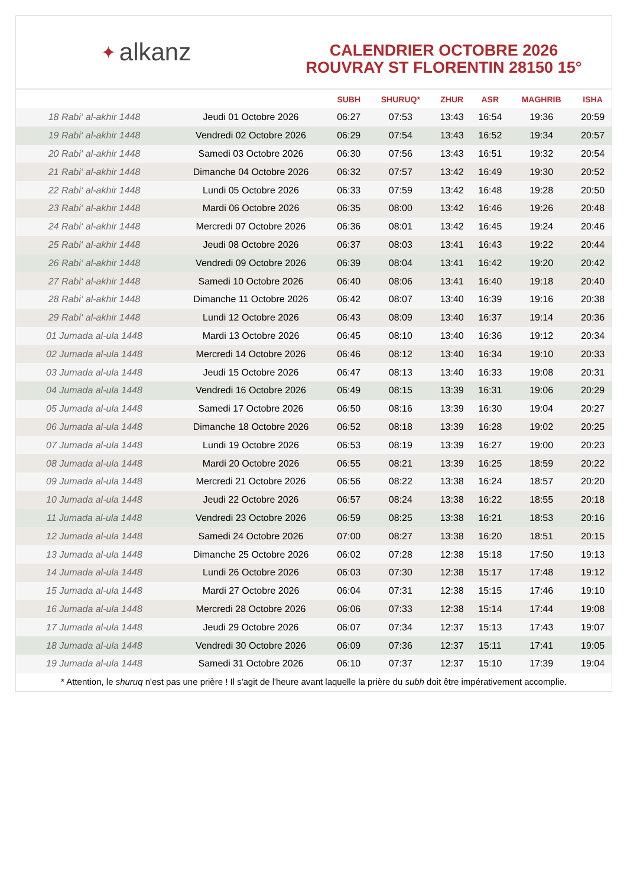✦ alkanz
CALENDRIER OCTOBRE 2026
ROUVRAY ST FLORENTIN 28150 15°
| | | SUBH | SHURUQ* | ZHUR | ASR | MAGHRIB | ISHA |
| --- | --- | --- | --- | --- | --- | --- | --- |
| 18 Rabi‘ al-akhir 1448 | Jeudi 01 Octobre 2026 | 06:27 | 07:53 | 13:43 | 16:54 | 19:36 | 20:59 |
| 19 Rabi‘ al-akhir 1448 | Vendredi 02 Octobre 2026 | 06:29 | 07:54 | 13:43 | 16:52 | 19:34 | 20:57 |
| 20 Rabi‘ al-akhir 1448 | Samedi 03 Octobre 2026 | 06:30 | 07:56 | 13:43 | 16:51 | 19:32 | 20:54 |
| 21 Rabi‘ al-akhir 1448 | Dimanche 04 Octobre 2026 | 06:32 | 07:57 | 13:42 | 16:49 | 19:30 | 20:52 |
| 22 Rabi‘ al-akhir 1448 | Lundi 05 Octobre 2026 | 06:33 | 07:59 | 13:42 | 16:48 | 19:28 | 20:50 |
| 23 Rabi‘ al-akhir 1448 | Mardi 06 Octobre 2026 | 06:35 | 08:00 | 13:42 | 16:46 | 19:26 | 20:48 |
| 24 Rabi‘ al-akhir 1448 | Mercredi 07 Octobre 2026 | 06:36 | 08:01 | 13:42 | 16:45 | 19:24 | 20:46 |
| 25 Rabi‘ al-akhir 1448 | Jeudi 08 Octobre 2026 | 06:37 | 08:03 | 13:41 | 16:43 | 19:22 | 20:44 |
| 26 Rabi‘ al-akhir 1448 | Vendredi 09 Octobre 2026 | 06:39 | 08:04 | 13:41 | 16:42 | 19:20 | 20:42 |
| 27 Rabi‘ al-akhir 1448 | Samedi 10 Octobre 2026 | 06:40 | 08:06 | 13:41 | 16:40 | 19:18 | 20:40 |
| 28 Rabi‘ al-akhir 1448 | Dimanche 11 Octobre 2026 | 06:42 | 08:07 | 13:40 | 16:39 | 19:16 | 20:38 |
| 29 Rabi‘ al-akhir 1448 | Lundi 12 Octobre 2026 | 06:43 | 08:09 | 13:40 | 16:37 | 19:14 | 20:36 |
| 01 Jumada al-ula 1448 | Mardi 13 Octobre 2026 | 06:45 | 08:10 | 13:40 | 16:36 | 19:12 | 20:34 |
| 02 Jumada al-ula 1448 | Mercredi 14 Octobre 2026 | 06:46 | 08:12 | 13:40 | 16:34 | 19:10 | 20:33 |
| 03 Jumada al-ula 1448 | Jeudi 15 Octobre 2026 | 06:47 | 08:13 | 13:40 | 16:33 | 19:08 | 20:31 |
| 04 Jumada al-ula 1448 | Vendredi 16 Octobre 2026 | 06:49 | 08:15 | 13:39 | 16:31 | 19:06 | 20:29 |
| 05 Jumada al-ula 1448 | Samedi 17 Octobre 2026 | 06:50 | 08:16 | 13:39 | 16:30 | 19:04 | 20:27 |
| 06 Jumada al-ula 1448 | Dimanche 18 Octobre 2026 | 06:52 | 08:18 | 13:39 | 16:28 | 19:02 | 20:25 |
| 07 Jumada al-ula 1448 | Lundi 19 Octobre 2026 | 06:53 | 08:19 | 13:39 | 16:27 | 19:00 | 20:23 |
| 08 Jumada al-ula 1448 | Mardi 20 Octobre 2026 | 06:55 | 08:21 | 13:39 | 16:25 | 18:59 | 20:22 |
| 09 Jumada al-ula 1448 | Mercredi 21 Octobre 2026 | 06:56 | 08:22 | 13:38 | 16:24 | 18:57 | 20:20 |
| 10 Jumada al-ula 1448 | Jeudi 22 Octobre 2026 | 06:57 | 08:24 | 13:38 | 16:22 | 18:55 | 20:18 |
| 11 Jumada al-ula 1448 | Vendredi 23 Octobre 2026 | 06:59 | 08:25 | 13:38 | 16:21 | 18:53 | 20:16 |
| 12 Jumada al-ula 1448 | Samedi 24 Octobre 2026 | 07:00 | 08:27 | 13:38 | 16:20 | 18:51 | 20:15 |
| 13 Jumada al-ula 1448 | Dimanche 25 Octobre 2026 | 06:02 | 07:28 | 12:38 | 15:18 | 17:50 | 19:13 |
| 14 Jumada al-ula 1448 | Lundi 26 Octobre 2026 | 06:03 | 07:30 | 12:38 | 15:17 | 17:48 | 19:12 |
| 15 Jumada al-ula 1448 | Mardi 27 Octobre 2026 | 06:04 | 07:31 | 12:38 | 15:15 | 17:46 | 19:10 |
| 16 Jumada al-ula 1448 | Mercredi 28 Octobre 2026 | 06:06 | 07:33 | 12:38 | 15:14 | 17:44 | 19:08 |
| 17 Jumada al-ula 1448 | Jeudi 29 Octobre 2026 | 06:07 | 07:34 | 12:37 | 15:13 | 17:43 | 19:07 |
| 18 Jumada al-ula 1448 | Vendredi 30 Octobre 2026 | 06:09 | 07:36 | 12:37 | 15:11 | 17:41 | 19:05 |
| 19 Jumada al-ula 1448 | Samedi 31 Octobre 2026 | 06:10 | 07:37 | 12:37 | 15:10 | 17:39 | 19:04 |
* Attention, le shuruq n'est pas une prière ! Il s'agit de l'heure avant laquelle la prière du subh doit être impérativement accomplie.